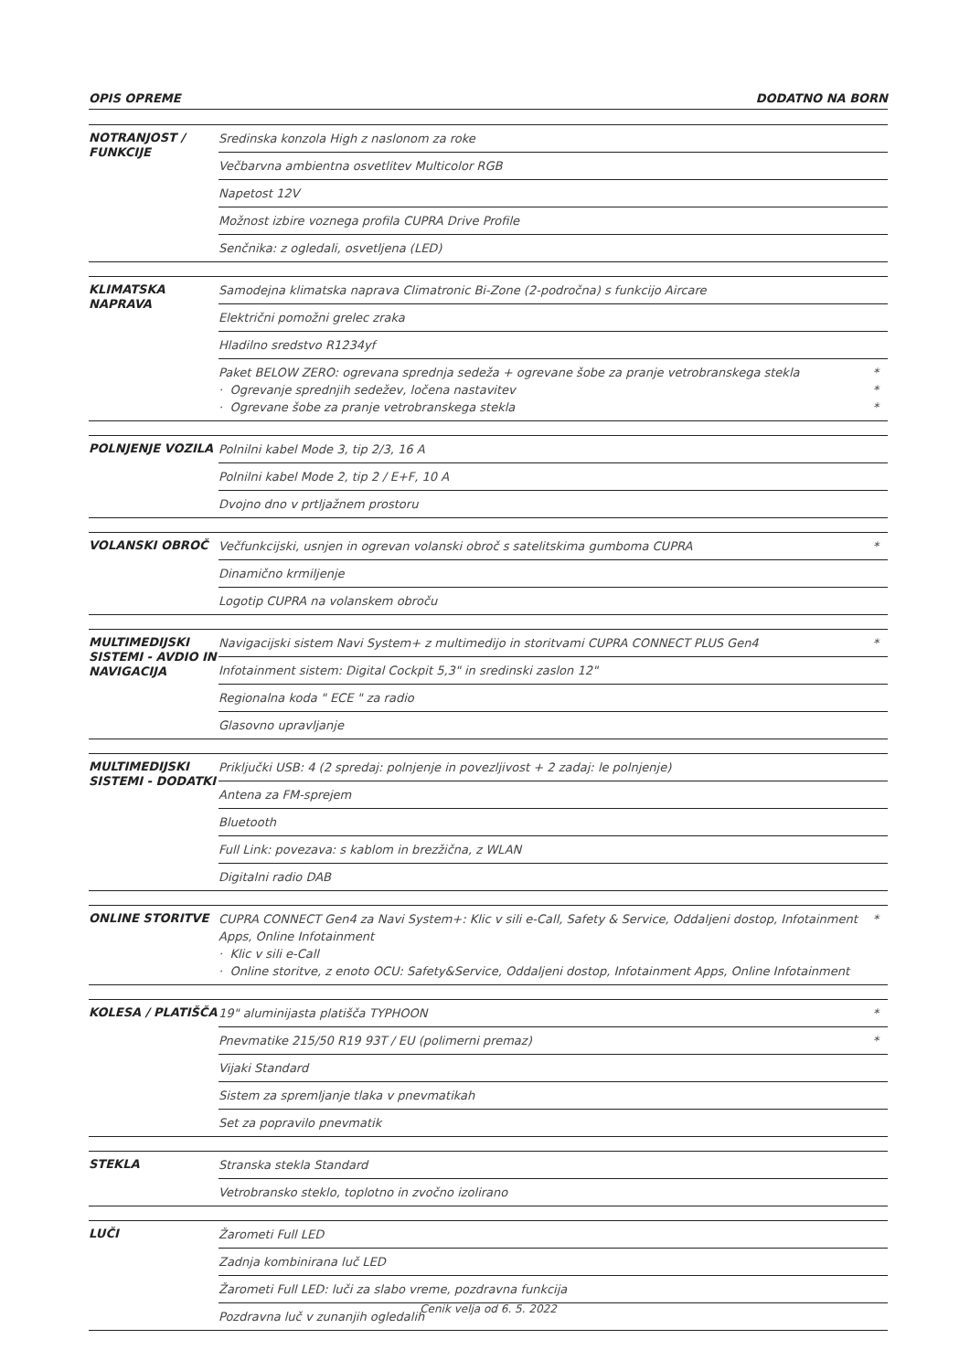OPIS OPREME DODATNO NA BORN
| NOTRANJOST / FUNKCIJE | Sredinska konzola High z naslonom za roke | |
| | Večbarvna ambientna osvetlitev Multicolor RGB | |
| | Napetost 12V | |
| | Možnost izbire voznega profila CUPRA Drive Profile | |
| | Senčnika: z ogledali, osvetljena (LED) | |
| KLIMATSKA NAPRAVA | Samodejna klimatska naprava Climatronic Bi-Zone (2-področna) s funkcijo Aircare | |
| | Električni pomožni grelec zraka | |
| | Hladilno sredstvo R1234yf | |
| | Paket BELOW ZERO: ogrevana sprednja sedeža + ogrevane šobe za pranje vetrobranskega stekla · Ogrevanje sprednjih sedežev, ločena nastavitev · Ogrevane šobe za pranje vetrobranskega stekla | * * * |
| POLNJENJE VOZILA | Polnilni kabel Mode 3, tip 2/3, 16 A | |
| | Polnilni kabel Mode 2, tip 2 / E+F, 10 A | |
| | Dvojno dno v prtljažnem prostoru | |
| VOLANSKI OBROČ | Večfunkcijski, usnjen in ogrevan volanski obroč s satelitskima gumboma CUPRA | * |
| | Dinamično krmiljenje | |
| | Logotip CUPRA na volanskem obroču | |
| MULTIMEDIJSKI SISTEMI - AVDIO IN NAVIGACIJA | Navigacijski sistem Navi System+ z multimedijo in storitvami CUPRA CONNECT PLUS Gen4 | * |
| | Infotainment sistem: Digital Cockpit 5,3" in sredinski zaslon 12" | |
| | Regionalna koda " ECE " za radio | |
| | Glasovno upravljanje | |
| MULTIMEDIJSKI SISTEMI - DODATKI | Priključki USB: 4 (2 spredaj: polnjenje in povezljivost + 2 zadaj: le polnjenje) | |
| | Antena za FM-sprejem | |
| | Bluetooth | |
| | Full Link: povezava: s kablom in brezžična, z WLAN | |
| | Digitalni radio DAB | |
| ONLINE STORITVE | CUPRA CONNECT Gen4 za Navi System+: Klic v sili e-Call, Safety & Service, Oddaljeni dostop, Infotainment Apps, Online Infotainment · Klic v sili e-Call · Online storitve, z enoto OCU: Safety&Service, Oddaljeni dostop, Infotainment Apps, Online Infotainment | * |
| KOLESA / PLATIŠČA | 19" aluminijasta platišča TYPHOON | * |
| | Pnevmatike 215/50 R19 93T / EU (polimerni premaz) | * |
| | Vijaki Standard | |
| | Sistem za spremljanje tlaka v pnevmatikah | |
| | Set za popravilo pnevmatik | |
| STEKLA | Stranska stekla Standard | |
| | Vetrobransko steklo, toplotno in zvočno izolirano | |
| LUČI | Žarometi Full LED | |
| | Zadnja kombinirana luč LED | |
| | Žarometi Full LED: luči za slabo vreme, pozdravna funkcija | |
| | Pozdravna luč v zunanjih ogledalih | |
Cenik velja od 6. 5. 2022